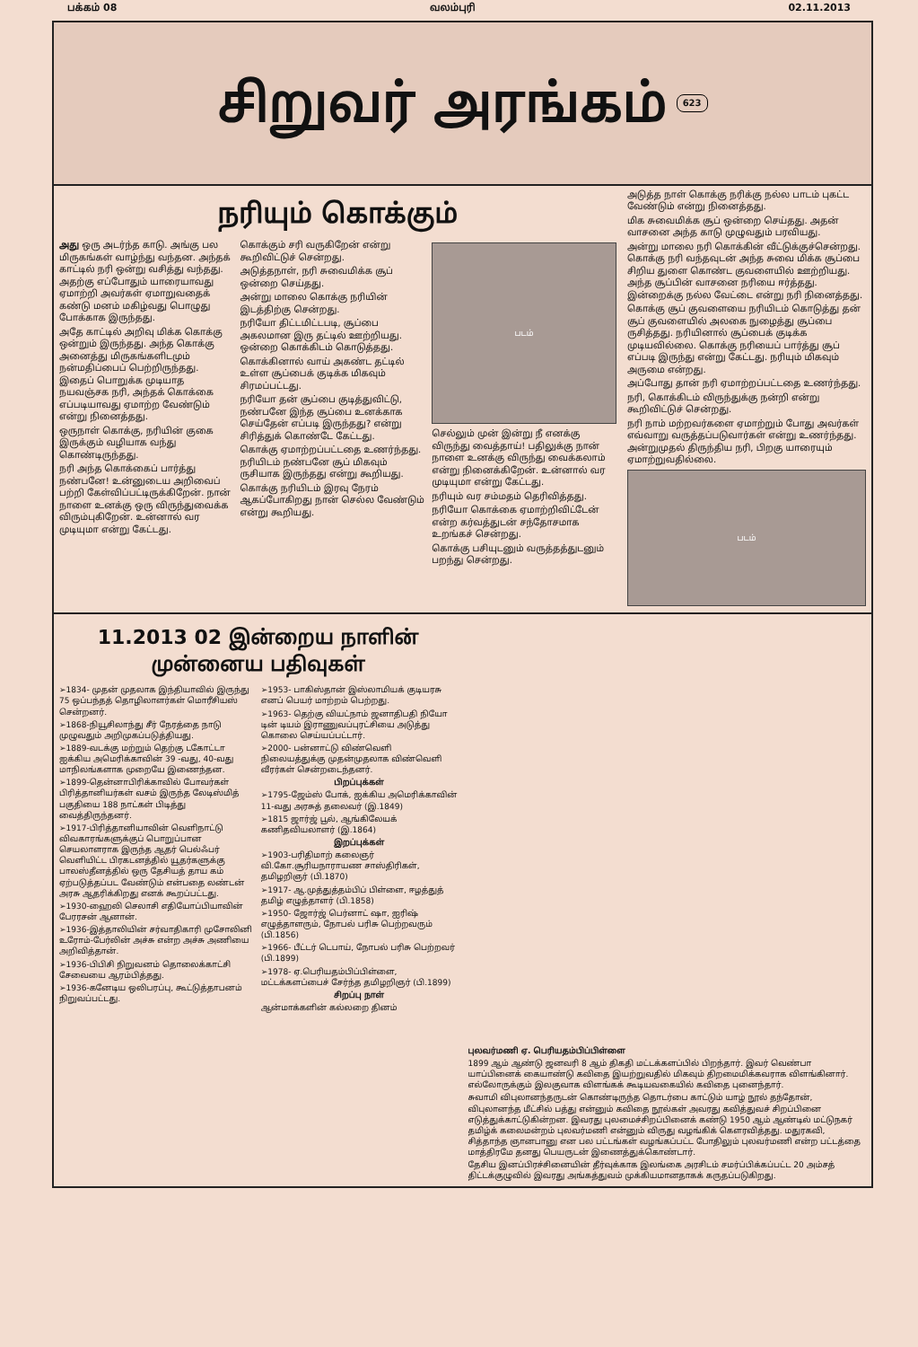பக்கம் 08 வலம்புரி 02.11.2013
சிறுவர் அரங்கம்
623
நரியும் கொக்கும்
அது ஒரு அடர்ந்த காடு. அங்கு பல மிருகங்கள் வாழ்ந்து வந்தன. அந்தக் காட்டில் நரி ஒன்று வசித்து வந்தது. அதற்கு எப்போதும் யாரையாவது ஏமாற்றி அவர்கள் ஏமாறுவதைக் கண்டு மனம் மகிழ்வது பொழுது போக்காக இருந்தது.
அதே காட்டில் அறிவு மிக்க கொக்கு ஒன்றும் இருந்தது. அந்த கொக்கு அனைத்து மிருகங்களிடமும் நன்மதிப்பைப் பெற்றிருந்தது. இதைப் பொறுக்க முடியாத நயவஞ்சக நரி, அந்தக் கொக்கை எப்படியாவது ஏமாற்ற வேண்டும் என்று நினைத்தது.
ஒருநாள் கொக்கு, நரியின் குகை இருக்கும் வழியாக வந்து கொண்டிருந்தது.
நரி அந்த கொக்கைப் பார்த்து நண்பனே! உன்னுடைய அறிவைப் பற்றி கேள்விப்பட்டிருக்கிறேன். நான் நாளை உனக்கு ஒரு விருந்துவைக்க விரும்புகிறேன். உன்னால் வர முடியுமா என்று கேட்டது.
கொக்கும் சரி வருகிறேன் என்று கூறிவிட்டுச் சென்றது.
அடுத்தநாள், நரி சுவைமிக்க சூப் ஒன்றை செய்தது.
அன்று மாலை கொக்கு நரியின் இடத்திற்கு சென்றது.
நரியோ திட்டமிட்டபடி, சூப்பை அகலமான இரு தட்டில் ஊற்றியது. ஒன்றை கொக்கிடம் கொடுத்தது.
கொக்கினால் வாய் அகண்ட தட்டில் உள்ள சூப்பைக் குடிக்க மிகவும் சிரமப்பட்டது.
நரியோ தன் சூப்பை குடித்துவிட்டு, நண்பனே இந்த சூப்பை உனக்காக செய்தேன் எப்படி இருந்தது? என்று சிரித்துக் கொண்டே கேட்டது.
கொக்கு ஏமாற்றப்பட்டதை உணர்ந்தது. நரியிடம் நண்பனே சூப் மிகவும் ருசியாக இருந்தது என்று கூறியது.
கொக்கு நரியிடம் இரவு நேரம் ஆகப்போகிறது நான் செல்ல வேண்டும் என்று கூறியது.
படம்
செல்லும் முன் இன்று நீ எனக்கு விருந்து வைத்தாய்! பதிலுக்கு நான் நாளை உனக்கு விருந்து வைக்கலாம் என்று நினைக்கிறேன். உன்னால் வர முடியுமா என்று கேட்டது.
நரியும் வர சம்மதம் தெரிவித்தது.
நரியோ கொக்கை ஏமாற்றிவிட்டேன் என்ற கர்வத்துடன் சந்தோசமாக உறங்கச் சென்றது.
கொக்கு பசியுடனும் வருத்தத்துடனும் பறந்து சென்றது.
அடுத்த நாள் கொக்கு நரிக்கு நல்ல பாடம் புகட்ட வேண்டும் என்று நினைத்தது.
மிக சுவைமிக்க சூப் ஒன்றை செய்தது. அதன் வாசனை அந்த காடு முழுவதும் பரவியது.
அன்று மாலை நரி கொக்கின் வீட்டுக்குச்சென்றது. கொக்கு நரி வந்தவுடன் அந்த சுவை மிக்க சூப்பை சிறிய துளை கொண்ட குவளையில் ஊற்றியது. அந்த சூப்பின் வாசனை நரியை ஈர்த்தது. இன்றைக்கு நல்ல வேட்டை என்று நரி நினைத்தது.
கொக்கு சூப் குவளையை நரியிடம் கொடுத்து தன் சூப் குவளையில் அலகை நுழைத்து சூப்பை ருசித்தது. நரியினால் சூப்பைக் குடிக்க முடியவில்லை. கொக்கு நரியைப் பார்த்து சூப் எப்படி இருந்து என்று கேட்டது. நரியும் மிகவும் அருமை என்றது.
அப்போது தான் நரி ஏமாற்றப்பட்டதை உணர்ந்தது.
நரி, கொக்கிடம் விருந்துக்கு நன்றி என்று கூறிவிட்டுச் சென்றது.
நரி நாம் மற்றவர்களை ஏமாற்றும் போது அவர்கள் எவ்வாறு வருத்தப்படுவார்கள் என்று உணர்ந்தது. அன்றுமுதல் திருந்திய நரி, பிறகு யாரையும் ஏமாற்றுவதில்லை.
படம்
11.2013 02 இன்றைய நாளின் முன்னைய பதிவுகள்
➢1834- முதன் முதலாக இந்தியாவில் இருந்து 75 ஒப்பந்தத் தொழிலாளர்கள் மொரீசியஸ் சென்றனர்.
➢1868-நியூசிலாந்து சீர் நேரத்தை நாடு முழுவதும் அறிமுகப்படுத்தியது.
➢1889-வடக்கு மற்றும் தெற்கு டகோட்டா ஐக்கிய அமெரிக்காவின் 39 -வது, 40-வது மாநிலங்களாக முறையே இணைந்தன.
➢1899-தென்னாபிரிக்காவில் போவர்கள் பிரித்தானியர்கள் வசம் இருந்த லேடிஸ்மித் பகுதியை 188 நாட்கள் பிடித்து வைத்திருந்தனர்.
➢1917-பிரித்தானியாவின் வெளிநாட்டு விவகாரங்களுக்குப் பொறுப்பான செயலாளராக இருந்த ஆதர் பெல்ஃபர் வெளியிட்ட பிரகடனத்தில் யூதர்களுக்கு பாலஸ்தீனத்தில் ஒரு தேசியத் தாய கம் ஏற்படுத்தப்பட வேண்டும் என்பதை லண்டன் அரசு ஆதரிக்கிறது எனக் கூறப்பட்டது.
➢1930-ஹைலி செலாசி எதியோப்பியாவின் பேரரசன் ஆனான்.
➢1936-இத்தாலியின் சர்வாதிகாரி முசோலினி உரோம்-பேர்லின் அச்சு என்ற அச்சு அணியை அறிவித்தான்.
➢1936-பிபிசி நிறுவனம் தொலைக்காட்சி சேவையை ஆரம்பித்தது.
➢1936-கனேடிய ஒலிபரப்பு, கூட்டுத்தாபனம் நிறுவப்பட்டது.
➢1953- பாகிஸ்தான் இஸ்லாமியக் குடியரசு எனப் பெயர் மாற்றம் பெற்றது.
➢1963- தெற்கு வியட்நாம் ஜனாதிபதி நியோ டின் டியம் இராணுவப்புரட்சியை அடுத்து கொலை செய்யப்பட்டார்.
➢2000- பன்னாட்டு விண்வெளி நிலையத்துக்கு முதன்முதலாக விண்வெளி வீரர்கள் சென்றடைந்தனர்.
பிறப்புக்கள்
➢1795-ஜேம்ஸ் போக், ஐக்கிய அமெரிக்காவின் 11-வது அரசுத் தலைவர் (இ.1849)
➢1815 ஜார்ஜ் பூல், ஆங்கிலேயக் கணிதவியலாளர் (இ.1864)
இறப்புக்கள்
➢1903-பரிதிமாற் கலைஞர் வி.கோ.சூரியநாராயண சாஸ்திரிகள், தமிழறிஞர் (பி.1870)
➢1917- ஆ.முத்துத்தம்பிப் பிள்ளை, ஈழத்துத் தமிழ் எழுத்தாளர் (பி.1858)
➢1950- ஜோர்ஜ் பெர்னாட் ஷா, ஐரிஷ் எழுத்தாளரும், நோபல் பரிசு பெற்றவரும் (பி.1856)
➢1966- பீட்டர் டெபாய், நோபல் பரிசு பெற்றவர் (பி.1899)
➢1978- ஏ.பெரியதம்பிப்பிள்ளை, மட்டக்களப்பைச் சேர்ந்த தமிழறிஞர் (பி.1899)
சிறப்பு நாள்
ஆன்மாக்களின் கல்லறை தினம்
புலவர்மணி ஏ. பெரியதம்பிப்பிள்ளை
1899 ஆம் ஆண்டு ஜனவரி 8 ஆம் திகதி மட்டக்களப்பில் பிறந்தார். இவர் வெண்பா யாப்பினைக் கையாண்டு கவிதை இயற்றுவதில் மிகவும் திறமைமிக்கவராக விளங்கினார். எல்லோருக்கும் இலகுவாக விளங்கக் கூடியவகையில் கவிதை புனைந்தார்.
சுவாமி விபுலானந்தருடன் கொண்டிருந்த தொடர்பை காட்டும் யாழ் நூல் தந்தோன், விபுலானந்த மீட்சில் பத்து என்னும் கவிதை நூல்கள் அவரது கவித்துவச் சிறப்பினை எடுத்துக்காட்டுகின்றன. இவரது புலமைச்சிறப்பினைக் கண்டு 1950 ஆம் ஆண்டில் மட்டுநகர் தமிழ்க் கலைமன்றம் புலவர்மணி என்னும் விருது வழங்கிக் கௌரவித்தது. மதுரகவி, சித்தாந்த ஞானபானு என பல பட்டங்கள் வழங்கப்பட்ட போதிலும் புலவர்மணி என்ற பட்டத்தை மாத்திரமே தனது பெயருடன் இணைத்துக்கொண்டார்.
தேசிய இனப்பிரச்சினையின் தீர்வுக்காக இலங்கை அரசிடம் சமர்ப்பிக்கப்பட்ட 20 அம்சத் திட்டக்குழுவில் இவரது அங்கத்துவம் முக்கியமானதாகக் கருதப்படுகிறது.